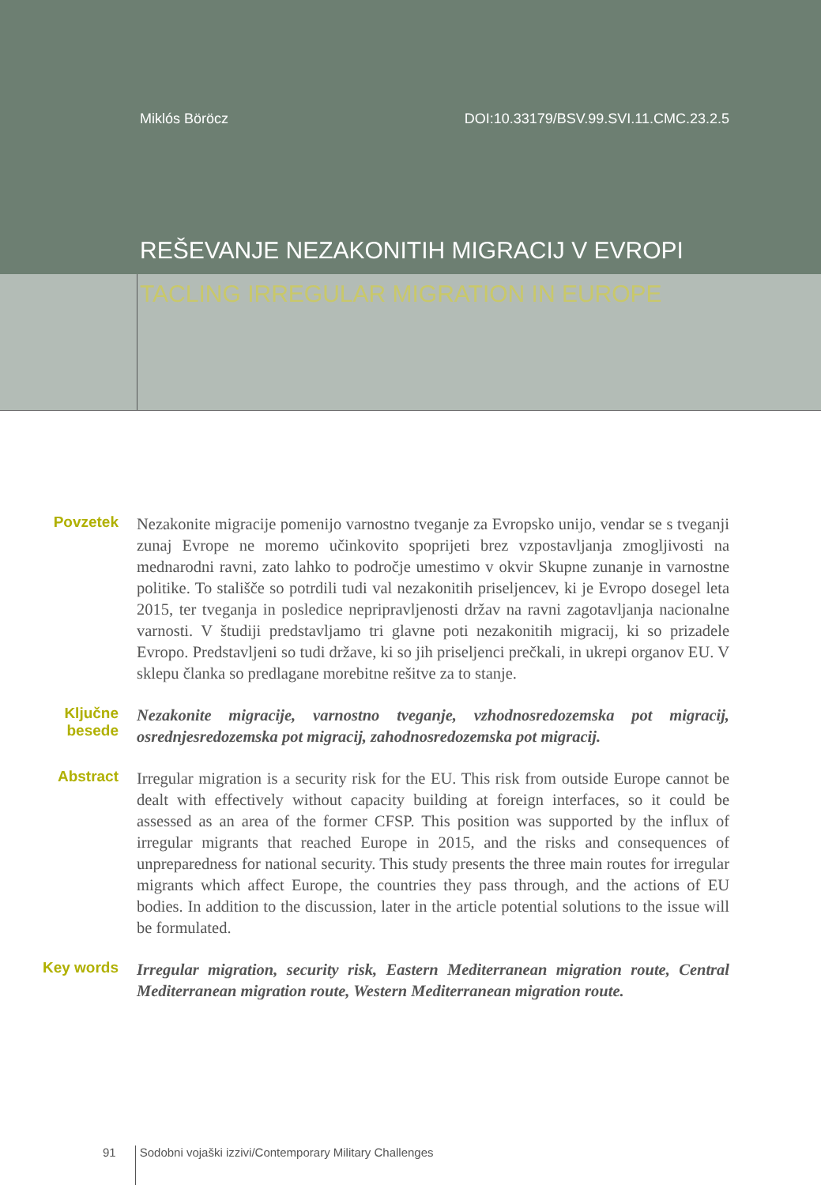Miklós Böröcz DOI:10.33179/BSV.99.SVI.11.CMC.23.2.5
REŠEVANJE NEZAKONITIH MIGRACIJ V EVROPI
TACLING IRREGULAR MIGRATION IN EUROPE
Povzetek
Nezakonite migracije pomenijo varnostno tveganje za Evropsko unijo, vendar se s tveganji zunaj Evrope ne moremo učinkovito spoprijeti brez vzpostavljanja zmogljivosti na mednarodni ravni, zato lahko to področje umestimo v okvir Skupne zunanje in varnostne politike. To stališče so potrdili tudi val nezakonitih priseljencev, ki je Evropo dosegel leta 2015, ter tveganja in posledice nepripravljenosti držav na ravni zagotavljanja nacionalne varnosti. V študiji predstavljamo tri glavne poti nezakonitih migracij, ki so prizadele Evropo. Predstavljeni so tudi države, ki so jih priseljenci prečkali, in ukrepi organov EU. V sklepu članka so predlagane morebitne rešitve za to stanje.
Ključne besede
Nezakonite migracije, varnostno tveganje, vzhodnosredozemska pot migracij, osrednjesredozemska pot migracij, zahodnosredozemska pot migracij.
Abstract
Irregular migration is a security risk for the EU. This risk from outside Europe cannot be dealt with effectively without capacity building at foreign interfaces, so it could be assessed as an area of the former CFSP. This position was supported by the influx of irregular migrants that reached Europe in 2015, and the risks and consequences of unpreparedness for national security. This study presents the three main routes for irregular migrants which affect Europe, the countries they pass through, and the actions of EU bodies. In addition to the discussion, later in the article potential solutions to the issue will be formulated.
Key words
Irregular migration, security risk, Eastern Mediterranean migration route, Central Mediterranean migration route, Western Mediterranean migration route.
91 Sodobni vojaški izzivi/Contemporary Military Challenges